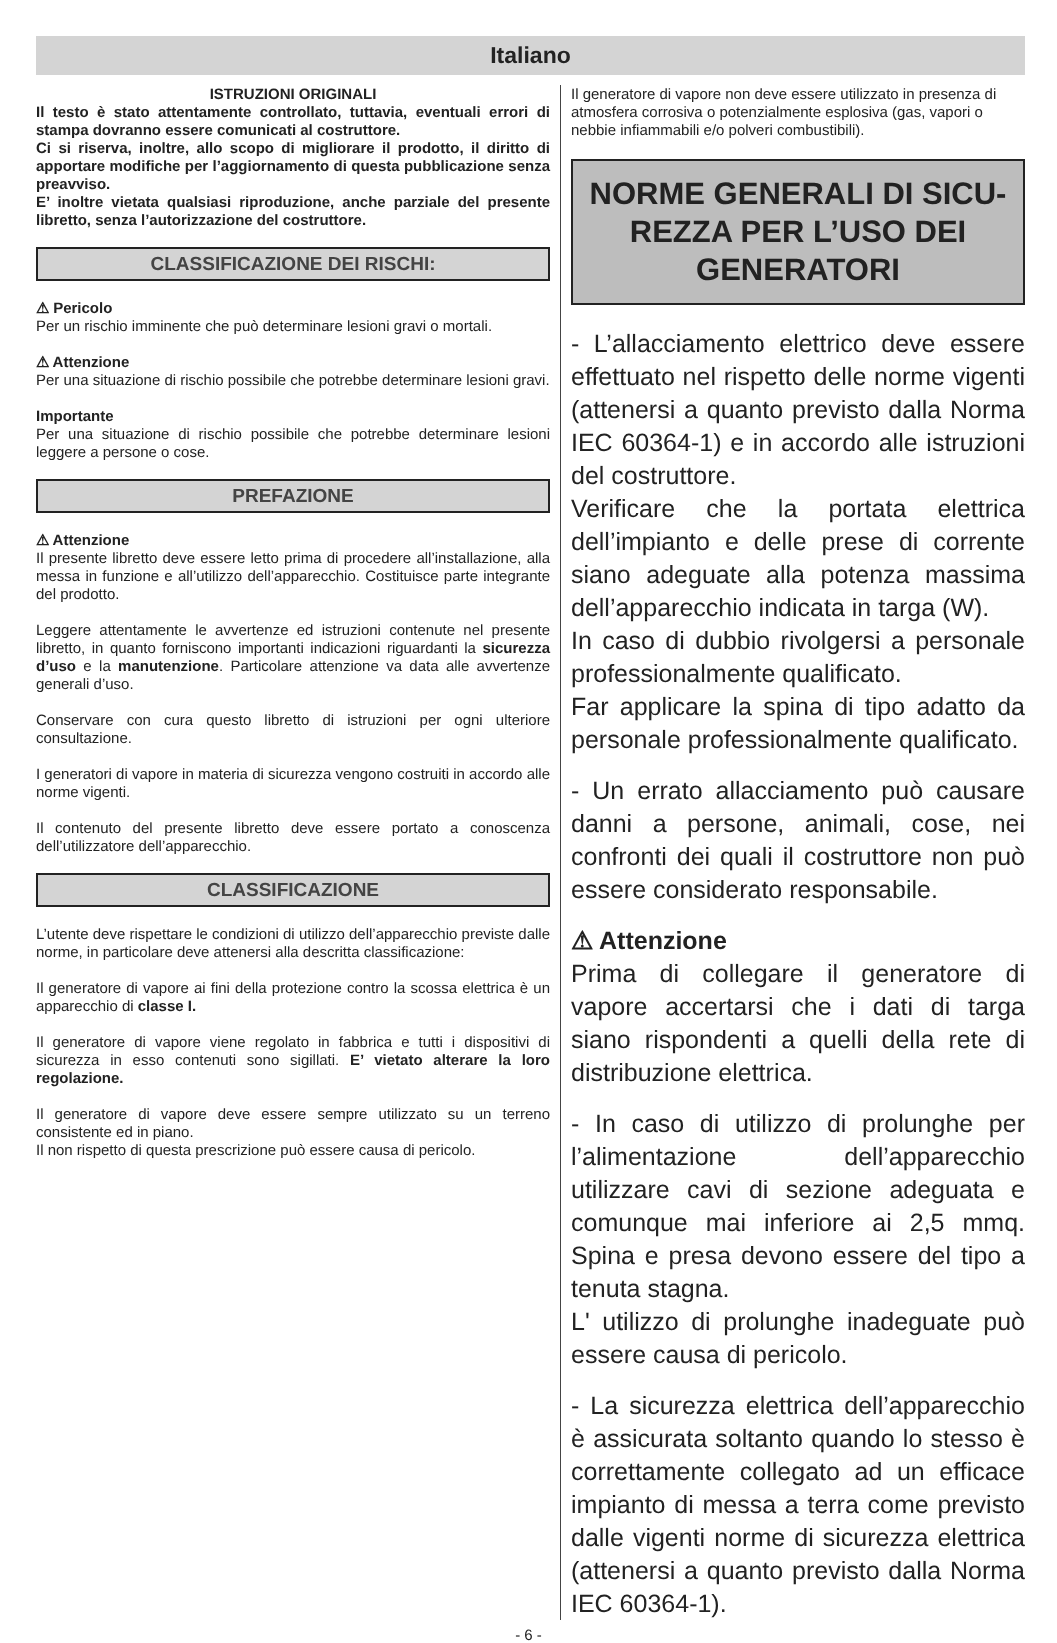Italiano
ISTRUZIONI ORIGINALI
Il testo è stato attentamente controllato, tuttavia, eventuali errori di stampa dovranno essere comunicati al costruttore.
Ci si riserva, inoltre, allo scopo di migliorare il prodotto, il diritto di apportare modifiche per l’aggiornamento di questa pubblicazione senza preavviso.
E’ inoltre vietata qualsiasi riproduzione, anche parziale del presente libretto, senza l’autorizzazione del costruttore.
CLASSIFICAZIONE DEI RISCHI:
⚠ Pericolo
Per un rischio imminente che può determinare lesioni gravi o mortali.
⚠ Attenzione
Per una situazione di rischio possibile che potrebbe determinare lesioni gravi.
Importante
Per una situazione di rischio possibile che potrebbe determinare lesioni leggere a persone o cose.
PREFAZIONE
⚠ Attenzione
Il presente libretto deve essere letto prima di procedere all’installazione, alla messa in funzione e all’utilizzo dell’apparecchio. Costituisce parte integrante del prodotto.
Leggere attentamente le avvertenze ed istruzioni contenute nel presente libretto, in quanto forniscono importanti indicazioni riguardanti la sicurezza d’uso e la manutenzione. Particolare attenzione va data alle avvertenze generali d’uso.
Conservare con cura questo libretto di istruzioni per ogni ulteriore consultazione.
I generatori di vapore in materia di sicurezza vengono costruiti in accordo alle norme vigenti.
Il contenuto del presente libretto deve essere portato a conoscenza dell’utilizzatore dell’apparecchio.
CLASSIFICAZIONE
L’utente deve rispettare le condizioni di utilizzo dell’apparecchio previste dalle norme, in particolare deve attenersi alla descritta classificazione:
Il generatore di vapore ai fini della protezione contro la scossa elettrica è un apparecchio di classe I.
Il generatore di vapore viene regolato in fabbrica e tutti i dispositivi di sicurezza in esso contenuti sono sigillati. E’ vietato alterare la loro regolazione.
Il generatore di vapore deve essere sempre utilizzato su un terreno consistente ed in piano.
Il non rispetto di questa prescrizione può essere causa di pericolo.
Il generatore di vapore non deve essere utilizzato in presenza di atmosfera corrosiva o potenzialmente esplosiva (gas, vapori o nebbie infiammabili e/o polveri combustibili).
NORME GENERALI DI SICU-REZZA PER L’USO DEI GENERATORI
- L’allacciamento elettrico deve essere effettuato nel rispetto delle norme vigenti (attenersi a quanto previsto dalla Norma IEC 60364-1) e in accordo alle istruzioni del costruttore.
Verificare che la portata elettrica dell’impianto e delle prese di corrente siano adeguate alla potenza massima dell’apparecchio indicata in targa (W).
In caso di dubbio rivolgersi a personale professionalmente qualificato.
Far applicare la spina di tipo adatto da personale professionalmente qualificato.
- Un errato allacciamento può causare danni a persone, animali, cose, nei confronti dei quali il costruttore non può essere considerato responsabile.
⚠ Attenzione
Prima di collegare il generatore di vapore accertarsi che i dati di targa siano rispondenti a quelli della rete di distribuzione elettrica.
- In caso di utilizzo di prolunghe per l’alimentazione dell’apparecchio utilizzare cavi di sezione adeguata e comunque mai inferiore ai 2,5 mmq. Spina e presa devono essere del tipo a tenuta stagna.
L' utilizzo di prolunghe inadeguate può essere causa di pericolo.
- La sicurezza elettrica dell’apparecchio è assicurata soltanto quando lo stesso è correttamente collegato ad un efficace impianto di messa a terra come previsto dalle vigenti norme di sicurezza elettrica (attenersi a quanto previsto dalla Norma IEC 60364-1).
- 6 -